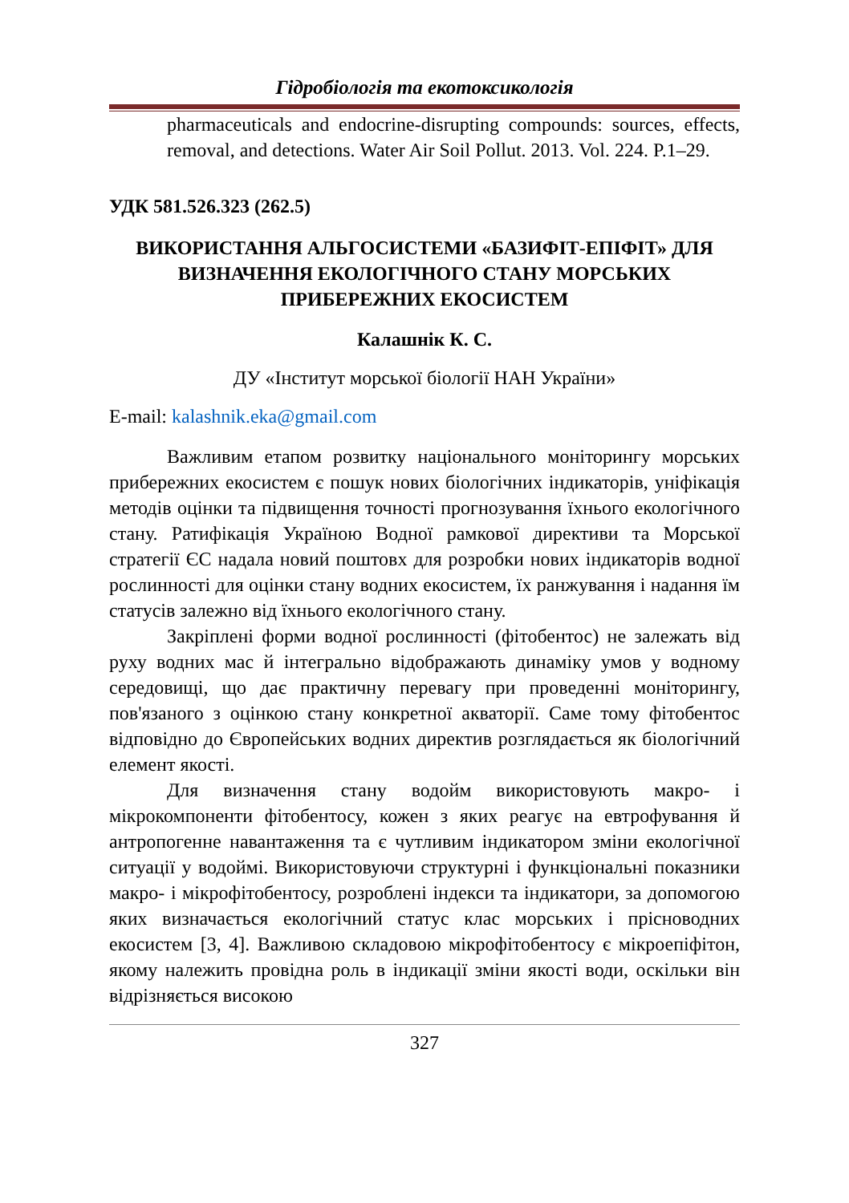Гідробіологія та екотоксикологія
pharmaceuticals and endocrine-disrupting compounds: sources, effects, removal, and detections. Water Air Soil Pollut. 2013. Vol. 224. P.1–29.
УДК 581.526.323 (262.5)
ВИКОРИСТАННЯ АЛЬГОСИСТЕМИ «БАЗИФІТ-ЕПІФІТ» ДЛЯ ВИЗНАЧЕННЯ ЕКОЛОГІЧНОГО СТАНУ МОРСЬКИХ ПРИБЕРЕЖНИХ ЕКОСИСТЕМ
Калашнік К. С.
ДУ «Інститут морської біології НАН України»
E-mail: kalashnik.eka@gmail.com
Важливим етапом розвитку національного моніторингу морських прибережних екосистем є пошук нових біологічних індикаторів, уніфікація методів оцінки та підвищення точності прогнозування їхнього екологічного стану. Ратифікація Україною Водної рамкової директиви та Морської стратегії ЄС надала новий поштовх для розробки нових індикаторів водної рослинності для оцінки стану водних екосистем, їх ранжування і надання їм статусів залежно від їхнього екологічного стану.
Закріплені форми водної рослинності (фітобентос) не залежать від руху водних мас й інтегрально відображають динаміку умов у водному середовищі, що дає практичну перевагу при проведенні моніторингу, пов'язаного з оцінкою стану конкретної акваторії. Саме тому фітобентос відповідно до Європейських водних директив розглядається як біологічний елемент якості.
Для визначення стану водойм використовують макро- і мікрокомпоненти фітобентосу, кожен з яких реагує на евтрофування й антропогенне навантаження та є чутливим індикатором зміни екологічної ситуації у водоймі. Використовуючи структурні і функціональні показники макро- і мікрофітобентосу, розроблені індекси та індикатори, за допомогою яких визначається екологічний статус клас морських і прісноводних екосистем [3, 4]. Важливою складовою мікрофітобентосу є мікроепіфітон, якому належить провідна роль в індикації зміни якості води, оскільки він відрізняється високою
327